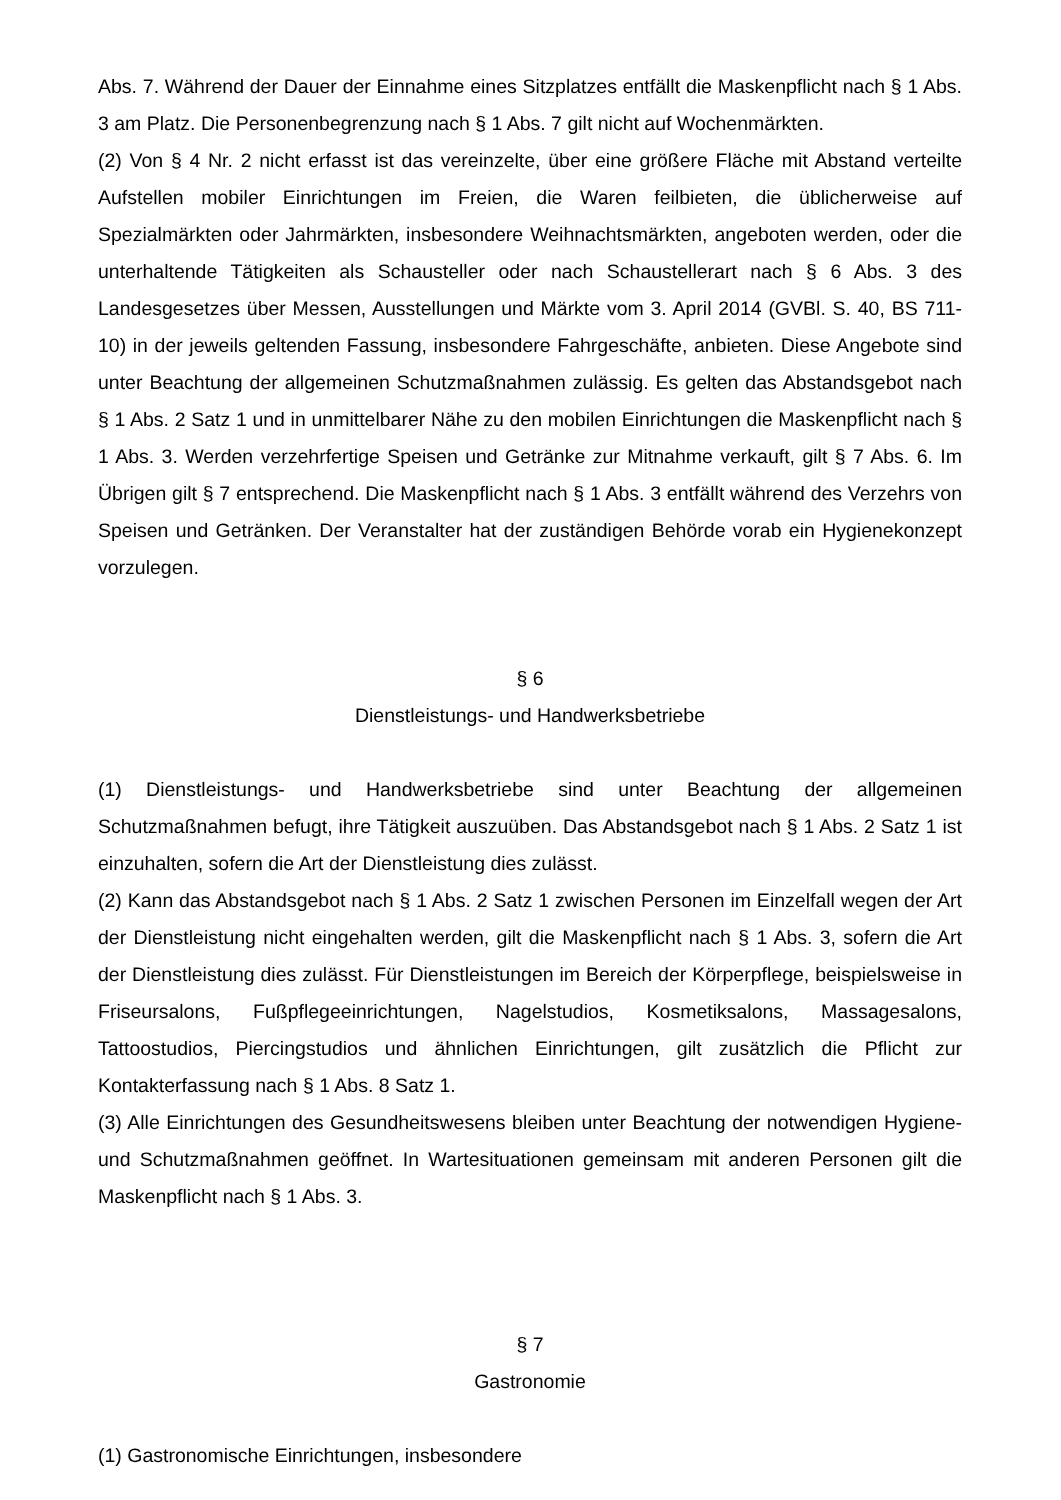Abs. 7. Während der Dauer der Einnahme eines Sitzplatzes entfällt die Maskenpflicht nach § 1 Abs. 3 am Platz. Die Personenbegrenzung nach § 1 Abs. 7 gilt nicht auf Wochenmärkten.
(2) Von § 4 Nr. 2 nicht erfasst ist das vereinzelte, über eine größere Fläche mit Abstand verteilte Aufstellen mobiler Einrichtungen im Freien, die Waren feilbieten, die üblicherweise auf Spezialmärkten oder Jahrmärkten, insbesondere Weihnachtsmärkten, angeboten werden, oder die unterhaltende Tätigkeiten als Schausteller oder nach Schaustellerart nach § 6 Abs. 3 des Landesgesetzes über Messen, Ausstellungen und Märkte vom 3. April 2014 (GVBl. S. 40, BS 711-10) in der jeweils geltenden Fassung, insbesondere Fahrgeschäfte, anbieten. Diese Angebote sind unter Beachtung der allgemeinen Schutzmaßnahmen zulässig. Es gelten das Abstandsgebot nach § 1 Abs. 2 Satz 1 und in unmittelbarer Nähe zu den mobilen Einrichtungen die Maskenpflicht nach § 1 Abs. 3. Werden verzehrfertige Speisen und Getränke zur Mitnahme verkauft, gilt § 7 Abs. 6. Im Übrigen gilt § 7 entsprechend. Die Maskenpflicht nach § 1 Abs. 3 entfällt während des Verzehrs von Speisen und Getränken. Der Veranstalter hat der zuständigen Behörde vorab ein Hygienekonzept vorzulegen.
§ 6
Dienstleistungs- und Handwerksbetriebe
(1) Dienstleistungs- und Handwerksbetriebe sind unter Beachtung der allgemeinen Schutzmaßnahmen befugt, ihre Tätigkeit auszuüben. Das Abstandsgebot nach § 1 Abs. 2 Satz 1 ist einzuhalten, sofern die Art der Dienstleistung dies zulässt.
(2) Kann das Abstandsgebot nach § 1 Abs. 2 Satz 1 zwischen Personen im Einzelfall wegen der Art der Dienstleistung nicht eingehalten werden, gilt die Maskenpflicht nach § 1 Abs. 3, sofern die Art der Dienstleistung dies zulässt. Für Dienstleistungen im Bereich der Körperpflege, beispielsweise in Friseursalons, Fußpflegeeinrichtungen, Nagelstudios, Kosmetiksalons, Massagesalons, Tattoostudios, Piercingstudios und ähnlichen Einrichtungen, gilt zusätzlich die Pflicht zur Kontakterfassung nach § 1 Abs. 8 Satz 1.
(3) Alle Einrichtungen des Gesundheitswesens bleiben unter Beachtung der notwendigen Hygiene- und Schutzmaßnahmen geöffnet. In Wartesituationen gemeinsam mit anderen Personen gilt die Maskenpflicht nach § 1 Abs. 3.
§ 7
Gastronomie
(1) Gastronomische Einrichtungen, insbesondere